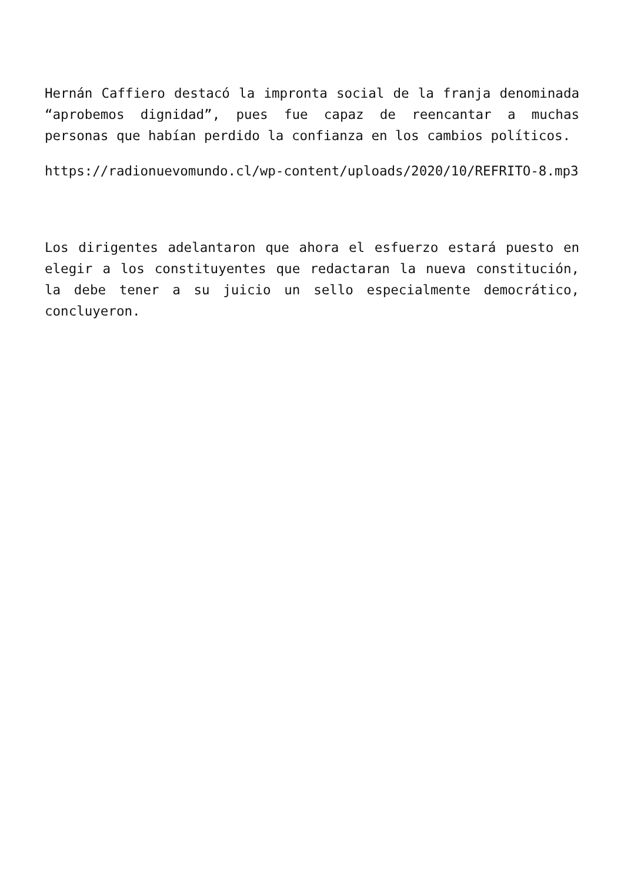Hernán Caffiero destacó la impronta social de la franja denominada “aprobemos dignidad”, pues fue capaz de reencantar a muchas personas que habían perdido la confianza en los cambios políticos.
https://radionuevomundo.cl/wp-content/uploads/2020/10/REFRITO-8.mp3
Los dirigentes adelantaron que ahora el esfuerzo estará puesto en elegir a los constituyentes que redactaran la nueva constitución, la debe tener a su juicio un sello especialmente democrático, concluyeron.